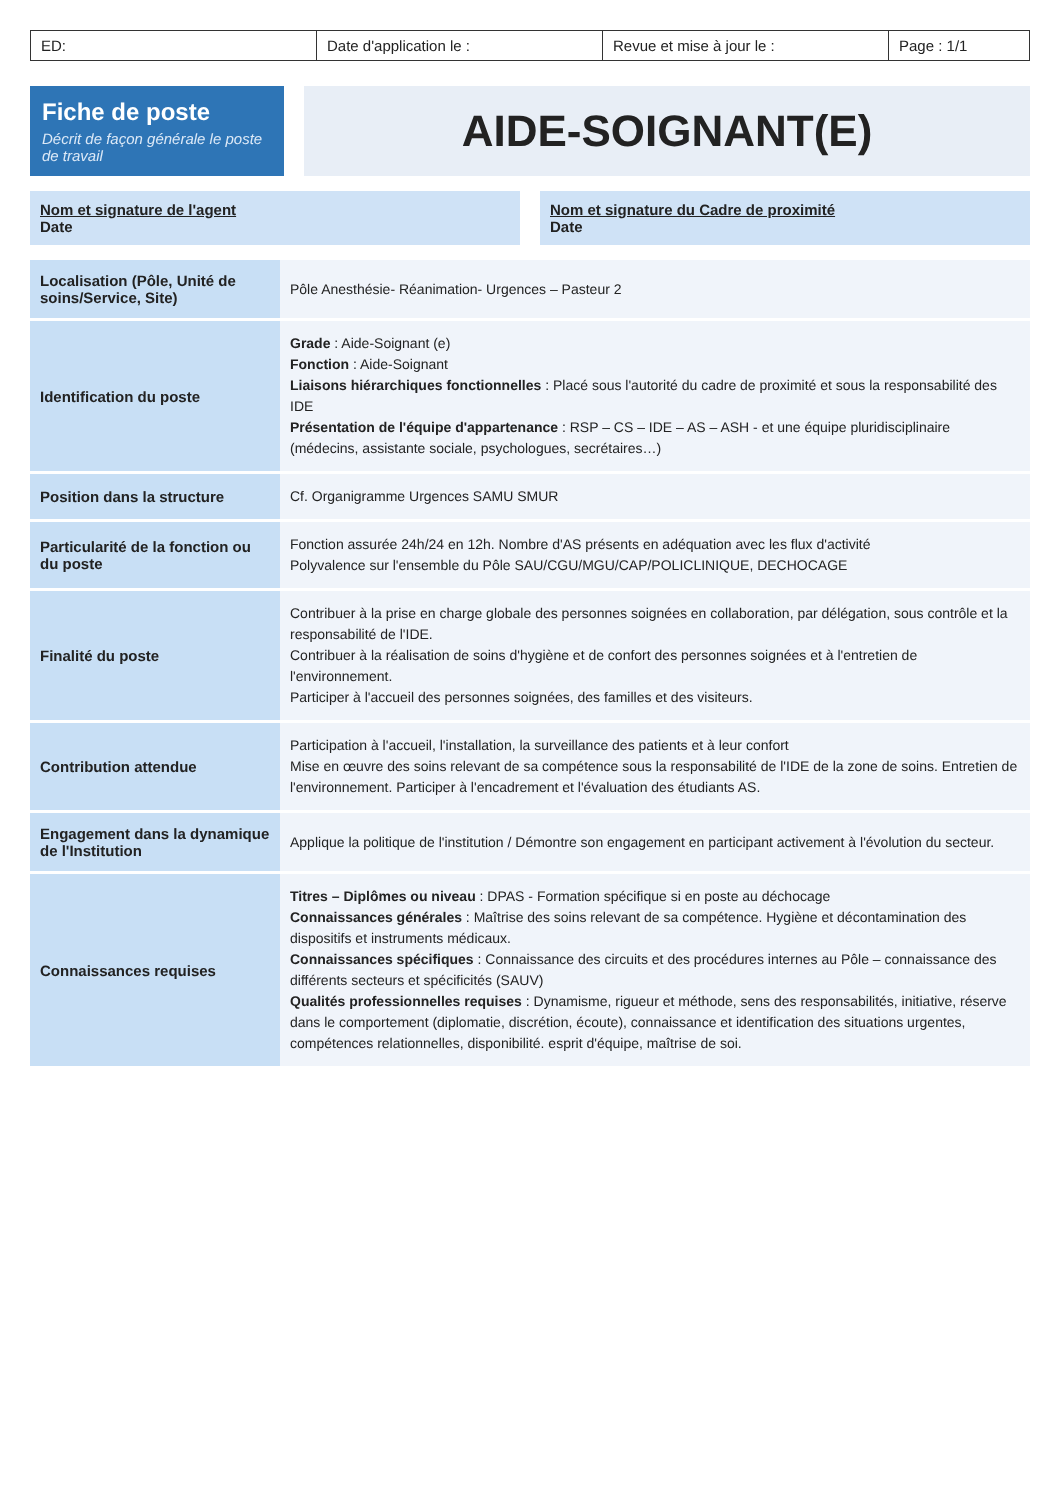ED: Date d'application le : Revue et mise à jour le : Page : 1/1
Fiche de poste
Décrit de façon générale le poste de travail
AIDE-SOIGNANT(E)
Nom et signature de l'agent
Date
Nom et signature du Cadre de proximité
Date
| Localisation (Pôle, Unité de soins/Service, Site) | Pôle Anesthésie- Réanimation- Urgences – Pasteur 2 |
| Identification du poste | Grade : Aide-Soignant (e) Fonction : Aide-Soignant Liaisons hiérarchiques fonctionnelles : Placé sous l'autorité du cadre de proximité et sous la responsabilité des IDE Présentation de l'équipe d'appartenance : RSP – CS – IDE – AS – ASH - et une équipe pluridisciplinaire (médecins, assistante sociale, psychologues, secrétaires…) |
| Position dans la structure | Cf. Organigramme Urgences SAMU SMUR |
| Particularité de la fonction ou du poste | Fonction assurée 24h/24 en 12h. Nombre d'AS présents en adéquation avec les flux d'activité Polyvalence sur l'ensemble du Pôle SAU/CGU/MGU/CAP/POLICLINIQUE, DECHOCAGE |
| Finalité du poste | Contribuer à la prise en charge globale des personnes soignées en collaboration, par délégation, sous contrôle et la responsabilité de l'IDE. Contribuer à la réalisation de soins d'hygiène et de confort des personnes soignées et à l'entretien de l'environnement. Participer à l'accueil des personnes soignées, des familles et des visiteurs. |
| Contribution attendue | Participation à l'accueil, l'installation, la surveillance des patients et à leur confort Mise en œuvre des soins relevant de sa compétence sous la responsabilité de l'IDE de la zone de soins. Entretien de l'environnement. Participer à l'encadrement et l'évaluation des étudiants AS. |
| Engagement dans la dynamique de l'Institution | Applique la politique de l'institution / Démontre son engagement en participant activement à l'évolution du secteur. |
| Connaissances requises | Titres – Diplômes ou niveau : DPAS - Formation spécifique si en poste au déchocage Connaissances générales : Maîtrise des soins relevant de sa compétence. Hygiène et décontamination des dispositifs et instruments médicaux. Connaissances spécifiques : Connaissance des circuits et des procédures internes au Pôle – connaissance des différents secteurs et spécificités (SAUV) Qualités professionnelles requises : Dynamisme, rigueur et méthode, sens des responsabilités, initiative, réserve dans le comportement (diplomatie, discrétion, écoute), connaissance et identification des situations urgentes, compétences relationnelles, disponibilité. esprit d'équipe, maîtrise de soi. |